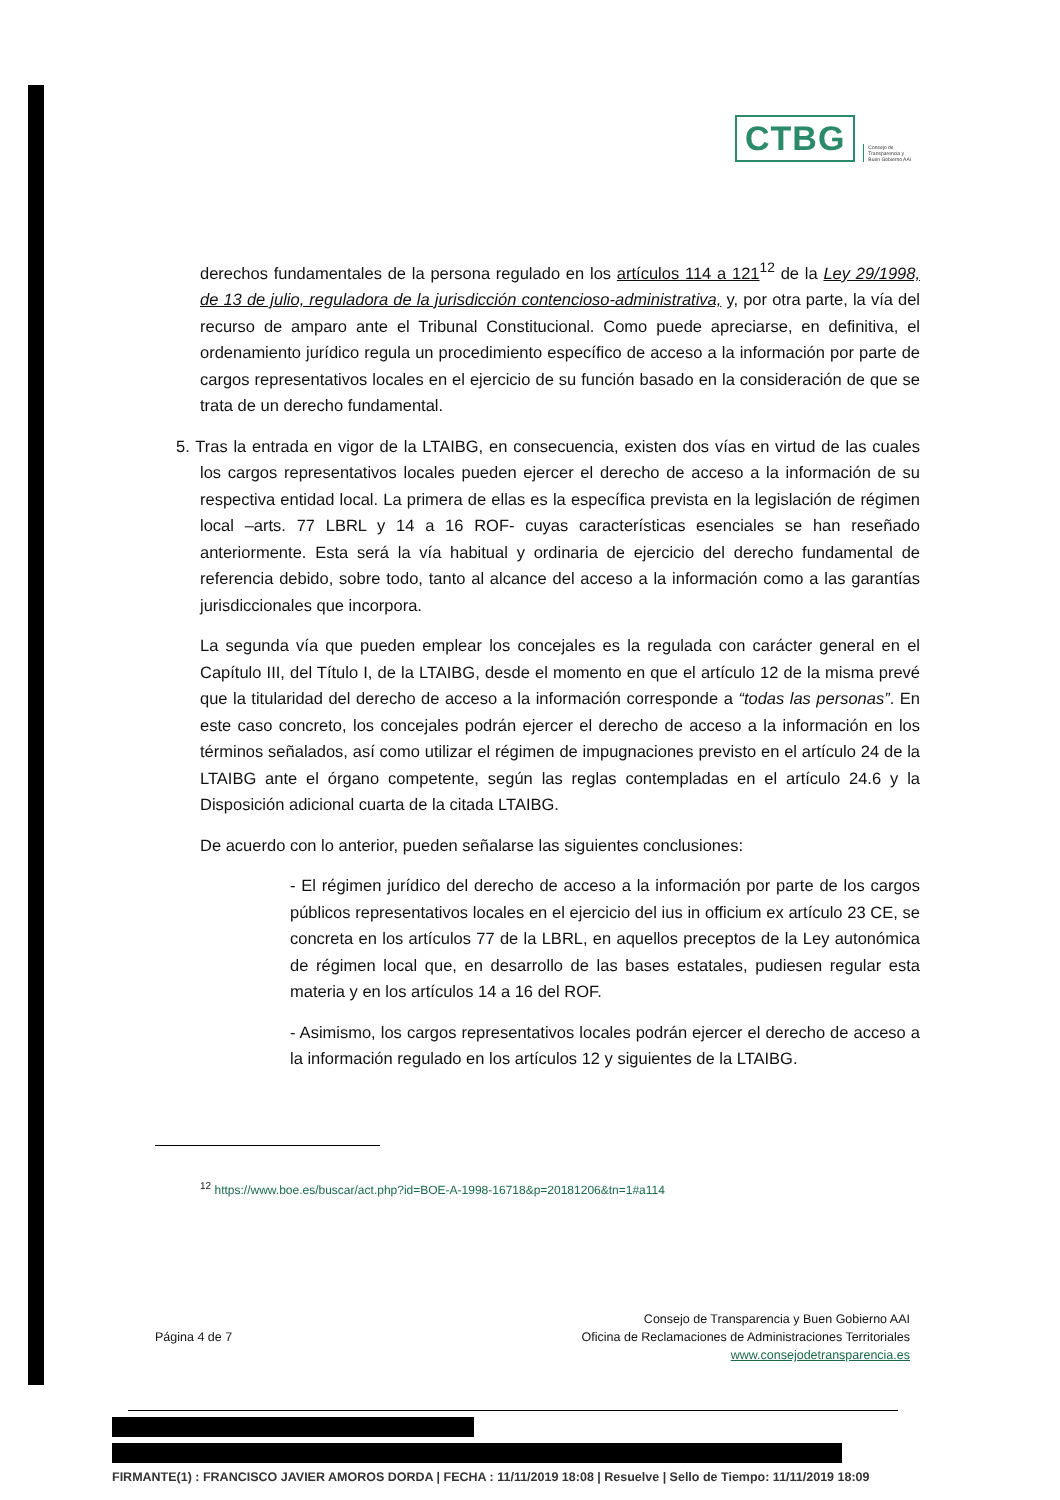CTBG
Consejo de
Transparencia y
Buen Gobierno AAI
derechos fundamentales de la persona regulado en los artículos 114 a 121<sup>12</sup> de la Ley 29/1998, de 13 de julio, reguladora de la jurisdicción contencioso-administrativa, y, por otra parte, la vía del recurso de amparo ante el Tribunal Constitucional. Como puede apreciarse, en definitiva, el ordenamiento jurídico regula un procedimiento específico de acceso a la información por parte de cargos representativos locales en el ejercicio de su función basado en la consideración de que se trata de un derecho fundamental.
5. Tras la entrada en vigor de la LTAIBG, en consecuencia, existen dos vías en virtud de las cuales los cargos representativos locales pueden ejercer el derecho de acceso a la información de su respectiva entidad local. La primera de ellas es la específica prevista en la legislación de régimen local –arts. 77 LBRL y 14 a 16 ROF- cuyas características esenciales se han reseñado anteriormente. Esta será la vía habitual y ordinaria de ejercicio del derecho fundamental de referencia debido, sobre todo, tanto al alcance del acceso a la información como a las garantías jurisdiccionales que incorpora.
La segunda vía que pueden emplear los concejales es la regulada con carácter general en el Capítulo III, del Título I, de la LTAIBG, desde el momento en que el artículo 12 de la misma prevé que la titularidad del derecho de acceso a la información corresponde a “todas las personas”. En este caso concreto, los concejales podrán ejercer el derecho de acceso a la información en los términos señalados, así como utilizar el régimen de impugnaciones previsto en el artículo 24 de la LTAIBG ante el órgano competente, según las reglas contempladas en el artículo 24.6 y la Disposición adicional cuarta de la citada LTAIBG.
De acuerdo con lo anterior, pueden señalarse las siguientes conclusiones:
- El régimen jurídico del derecho de acceso a la información por parte de los cargos públicos representativos locales en el ejercicio del ius in officium ex artículo 23 CE, se concreta en los artículos 77 de la LBRL, en aquellos preceptos de la Ley autonómica de régimen local que, en desarrollo de las bases estatales, pudiesen regular esta materia y en los artículos 14 a 16 del ROF.
- Asimismo, los cargos representativos locales podrán ejercer el derecho de acceso a la información regulado en los artículos 12 y siguientes de la LTAIBG.
<sup>12</sup> https://www.boe.es/buscar/act.php?id=BOE-A-1998-16718&p=20181206&tn=1#a114
Página 4 de 7
Consejo de Transparencia y Buen Gobierno AAI
Oficina de Reclamaciones de Administraciones Territoriales
www.consejodetransparencia.es
FIRMANTE(1) : FRANCISCO JAVIER AMOROS DORDA | FECHA : 11/11/2019 18:08 | Resuelve | Sello de Tiempo: 11/11/2019 18:09